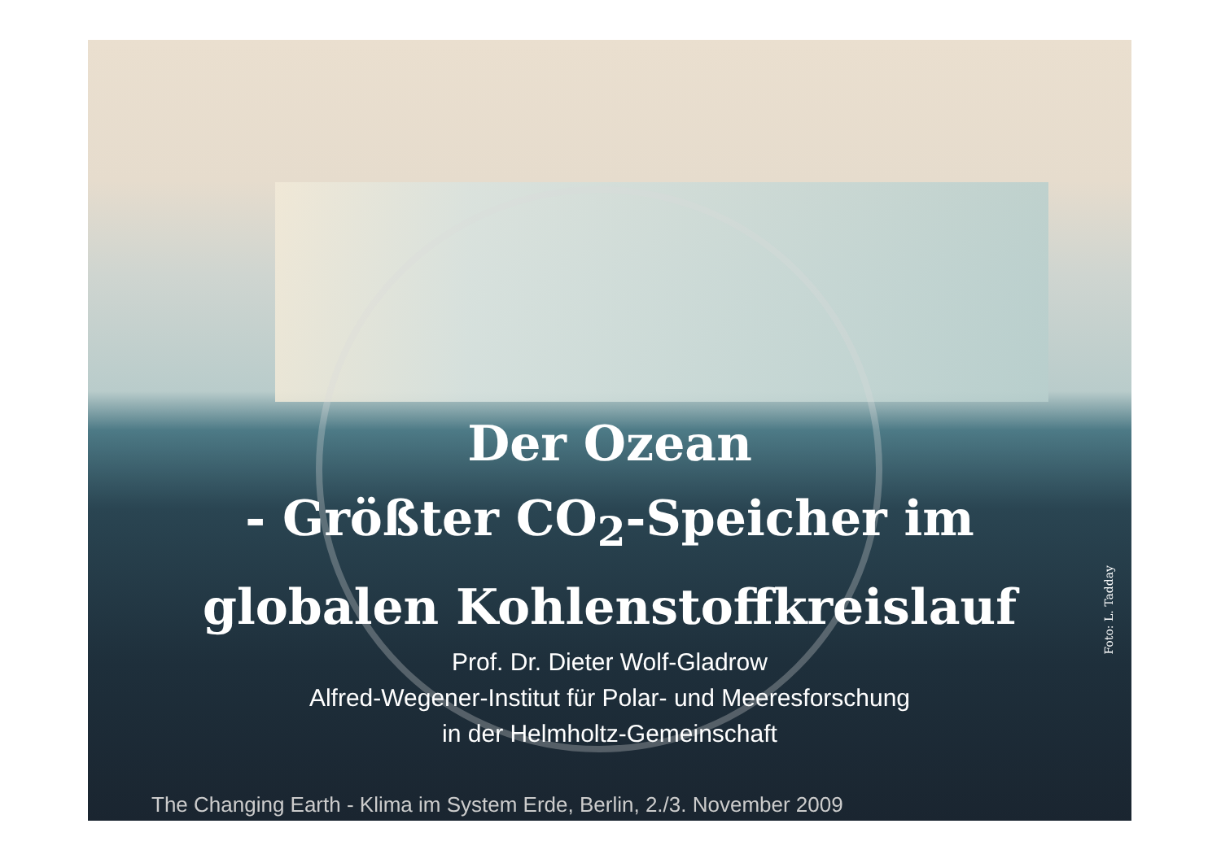Der Ozean
- Größter CO<sub>2</sub>-Speicher im
globalen Kohlenstoffkreislauf
Prof. Dr. Dieter Wolf-Gladrow
Alfred-Wegener-Institut für Polar- und Meeresforschung
in der Helmholtz-Gemeinschaft
The Changing Earth - Klima im System Erde, Berlin, 2./3. November 2009
Foto: L. Tadday